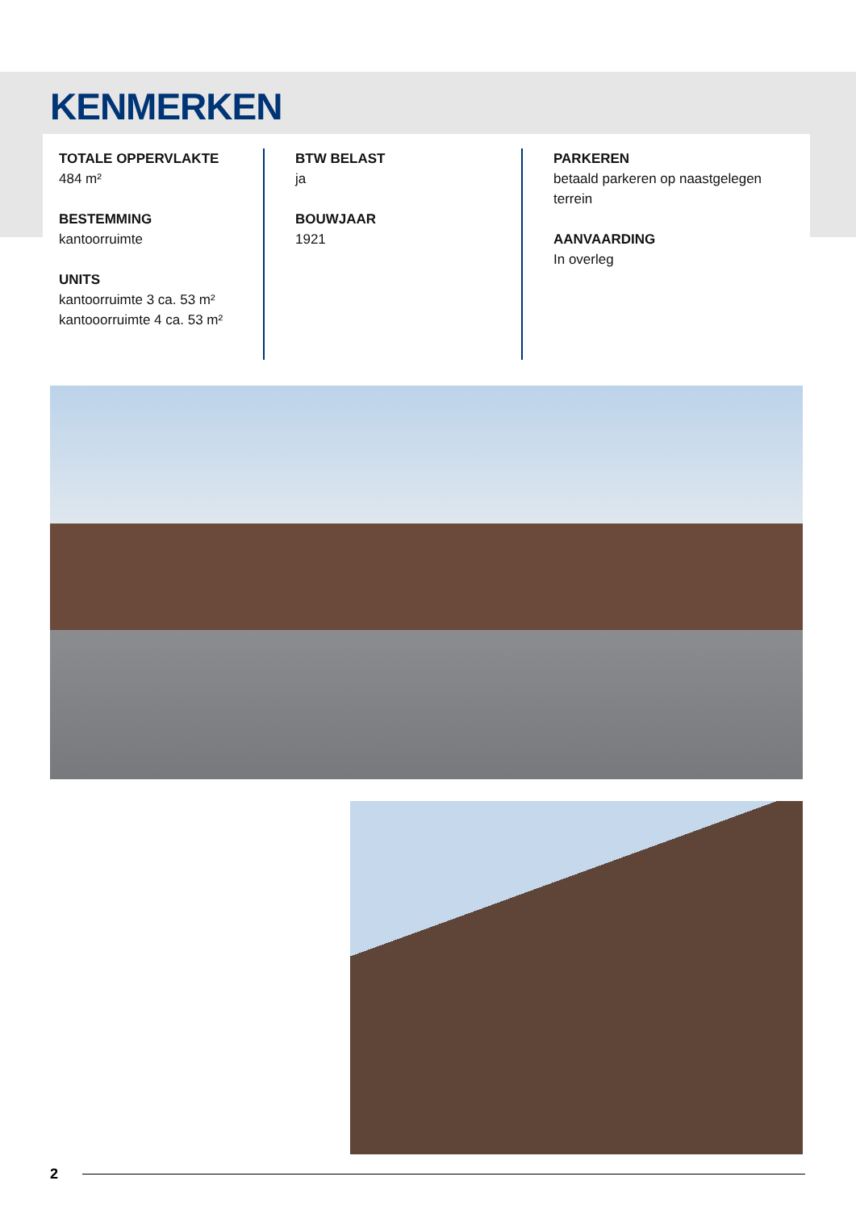KENMERKEN
TOTALE OPPERVLAKTE
484 m²
BESTEMMING
kantoorruimte
UNITS
kantoorruimte 3 ca. 53 m²
kantooorruimte 4 ca. 53 m²
BTW BELAST
ja
BOUWJAAR
1921
PARKEREN
betaald parkeren op naastgelegen terrein
AANVAARDING
In overleg
2